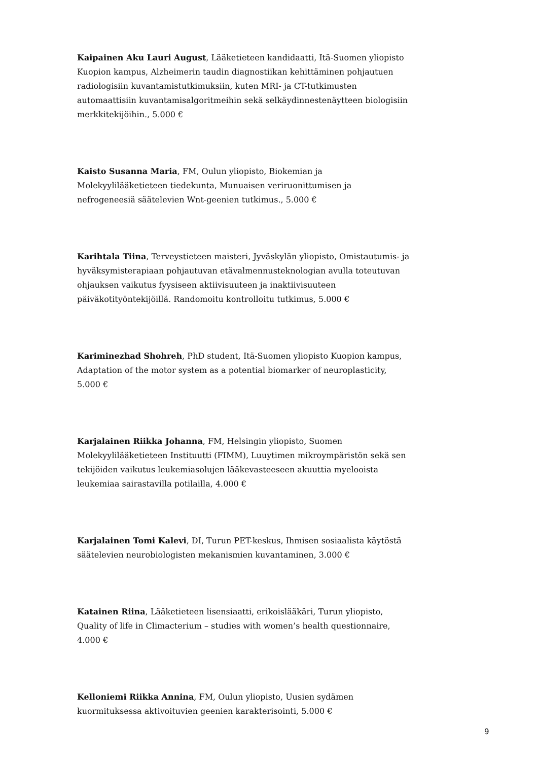Kaipainen Aku Lauri August, Lääketieteen kandidaatti, Itä-Suomen yliopisto Kuopion kampus, Alzheimerin taudin diagnostiikan kehittäminen pohjautuen radiologisiin kuvantamistutkimuksiin, kuten MRI- ja CT-tutkimusten automaattisiin kuvantamisalgoritmeihin sekä selkäydinnestenäytteen biologisiin merkkitekijöihin., 5.000 €
Kaisto Susanna Maria, FM, Oulun yliopisto, Biokemian ja Molekyylilääketieteen tiedekunta, Munuaisen veriruonittumisen ja nefrogeneesiä säätelevien Wnt-geenien tutkimus., 5.000 €
Karihtala Tiina, Terveystieteen maisteri, Jyväskylän yliopisto, Omistautumis- ja hyväksymisterapiaan pohjautuvan etävalmennusteknologian avulla toteutuvan ohjauksen vaikutus fyysiseen aktiivisuuteen ja inaktiivisuuteen päiväkotityöntekijöillä. Randomoitu kontrolloitu tutkimus, 5.000 €
Kariminezhad Shohreh, PhD student, Itä-Suomen yliopisto Kuopion kampus, Adaptation of the motor system as a potential biomarker of neuroplasticity, 5.000 €
Karjalainen Riikka Johanna, FM, Helsingin yliopisto, Suomen Molekyylilääketieteen Instituutti (FIMM), Luuytimen mikroympäristön sekä sen tekijöiden vaikutus leukemiasolujen lääkevasteeseen akuuttia myelooista leukemiaa sairastavilla potilailla, 4.000 €
Karjalainen Tomi Kalevi, DI, Turun PET-keskus, Ihmisen sosiaalista käytöstä säätelevien neurobiologisten mekanismien kuvantaminen, 3.000 €
Katainen Riina, Lääketieteen lisensiaatti, erikoislääkäri, Turun yliopisto, Quality of life in Climacterium – studies with women’s health questionnaire, 4.000 €
Kelloniemi Riikka Annina, FM, Oulun yliopisto, Uusien sydämen kuormituksessa aktivoituvien geenien karakterisointi, 5.000 €
9